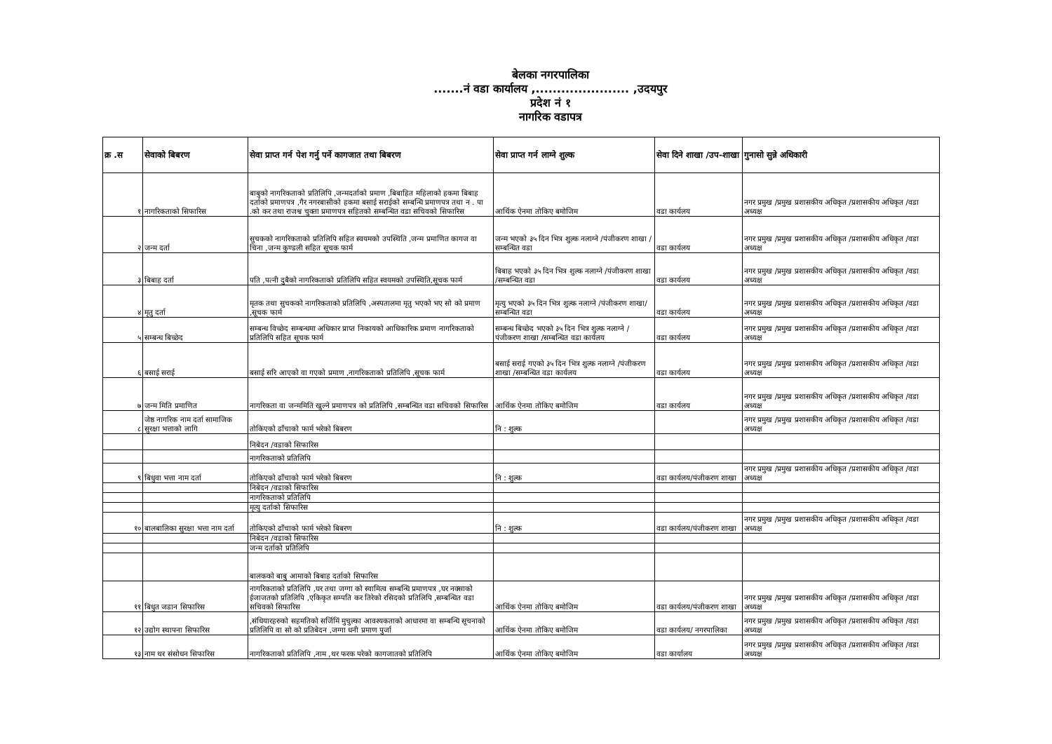बेलका नगरपालिका
.......नं वडा कार्यालय ,...................... ,उदयपुर
प्रदेश नं १
नागरिक वडापत्र
| क्र .स | सेवाको बिबरण | सेवा प्राप्त गर्न पेश गर्नु पर्ने कागजात तथा बिबरण | सेवा प्राप्त गर्न लाग्ने शुल्क | सेवा दिने शाखा /उप-शाखा | गुनासो सुन्ने अधिकारी |
| --- | --- | --- | --- | --- | --- |
| १ | नागरिकताको सिफारिस | बाबुको नागरिकताको प्रतिलिपि ,जन्मदर्ताको प्रमाण ,बिबाहित महिलाको हकमा बिबाह दर्ताको प्रमाणपत्र ,गैर नगरबासीको हकमा बसाई सराईको सम्बन्धि प्रमाणपत्र तथा न . पा .को कर तथा राजश्व चुक्ता प्रमाणपत्र सहितको सम्बन्धित वडा सचिवको सिफारिस | आर्थिक ऐनमा तोकिए बमोजिम | वडा कार्यलय | नगर प्रमुख /प्रमुख प्रशासकीय अधिकृत /प्रशासकीय अधिकृत /वडा अध्यक्ष |
| २ | जन्म दर्ता | सुचकको नागरिकताको प्रतिलिपि सहित स्वयमको उपस्थिति ,जन्म प्रमाणित कागज वा चिना ,जन्म कुण्डली सहित सूचक फार्म | जन्म भएको ३५ दिन भित्र शुल्क नलाग्ने /पंजीकरण शाखा /सम्बन्धित वडा | वडा कार्यलय | नगर प्रमुख /प्रमुख प्रशासकीय अधिकृत /प्रशासकीय अधिकृत /वडा अध्यक्ष |
| ३ | बिबाह दर्ता | पति ,पत्नी दुबैको नागरिकताको प्रतिलिपि सहित स्वयमको उपस्थिति,सूचक फार्म | बिबाह भएको ३५ दिन भित्र शुल्क नलाग्ने /पंजीकरण शाखा /सम्बन्धित वडा | वडा कार्यलय | नगर प्रमुख /प्रमुख प्रशासकीय अधिकृत /प्रशासकीय अधिकृत /वडा अध्यक्ष |
| ४ | मृतु दर्ता | मृतक तथा सुचकको नागरिकताको प्रतिलिपि ,अस्पतालमा मृतु भएको भए सो को प्रमाण ,सूचक फार्म | मृत्यु भएको ३५ दिन भित्र शुल्क नलाग्ने /पंजीकरण शाखा/ सम्बन्धित वडा | वडा कार्यलय | नगर प्रमुख /प्रमुख प्रशासकीय अधिकृत /प्रशासकीय अधिकृत /वडा अध्यक्ष |
| ५ | सम्बन्ध बिच्छेद | सम्बन्ध विच्छेद सम्बन्धमा अधिकार प्राप्त निकायको आधिकारिक प्रमाण नागरिकताको प्रतिलिपि सहित सूचक फार्म | सम्बन्ध बिच्छेद भएको ३५ दिन भित्र शुल्क नलाग्ने /पंजीकरण शाखा /सम्बन्धित वडा कार्यलय | वडा कार्यलय | नगर प्रमुख /प्रमुख प्रशासकीय अधिकृत /प्रशासकीय अधिकृत /वडा अध्यक्ष |
| ६ | बसाई सराई | बसाई सरि आएको वा गएको प्रमाण ,नागरिकताको प्रतिलिपि ,सूचक फार्म | बसाई सराई गएको ३५ दिन भित्र शुल्क नलाग्ने /पंजीकरण शाखा /सम्बन्धित वडा कार्यलय | वडा कार्यलय | नगर प्रमुख /प्रमुख प्रशासकीय अधिकृत /प्रशासकीय अधिकृत /वडा अध्यक्ष |
| ७ | जन्म मिति प्रमाणित | नागरिकता वा जन्ममिति खुल्ने प्रमाणपत्र को प्रतिलिपि ,सम्बन्धित वडा सचिवको सिफारिस | आर्थिक ऐनमा तोकिए बमोजिम | वडा कार्यलय | नगर प्रमुख /प्रमुख प्रशासकीय अधिकृत /प्रशासकीय अधिकृत /वडा अध्यक्ष |
| ८ | जेष्ठ नागरिक नाम दर्ता सामाजिक सुरक्षा भत्ताको लागि | तोकिएको ढाँचाको फार्म भरेको बिबरण | नि : शुल्क | | नगर प्रमुख /प्रमुख प्रशासकीय अधिकृत /प्रशासकीय अधिकृत /वडा अध्यक्ष |
| | | निबेदन /वडाको सिफारिस | | | |
| | | नागरिकताको प्रतिलिपि | | | |
| ९ | बिधुवा भत्ता नाम दर्ता | तोकिएको ढाँचाको फार्म भरेको बिबरण | नि : शुल्क | वडा कार्यलय/पंजीकरण शाखा | नगर प्रमुख /प्रमुख प्रशासकीय अधिकृत /प्रशासकीय अधिकृत /वडा अध्यक्ष |
| | | निबेदन /वडाको सिफारिस | | | |
| | | नागरिकताको प्रतिलिपि | | | |
| | | मृत्यु दर्ताको सिफारिस | | | |
| १० | बालबालिका सुरक्षा भत्ता नाम दर्ता | तोकिएको ढाँचाको फार्म भरेको बिबरण | नि : शुल्क | वडा कार्यलय/पंजीकरण शाखा | नगर प्रमुख /प्रमुख प्रशासकीय अधिकृत /प्रशासकीय अधिकृत /वडा अध्यक्ष |
| | | निबेदन /वडाको सिफारिस | | | |
| | | जन्म दर्ताको प्रतिलिपि | | | |
| | | बालकको बाबु आमाको बिबाह दर्ताको सिफारिस | | | |
| ११ | बिधुत जडान सिफारिस | नागरिकताको प्रतिलिपि ,घर तथा जग्गा को स्वामित्व सम्बन्धि प्रमाणपत्र ,घर नक्साको ईजाजतको प्रतिलिपि ,एकिकृत सम्पति कर तिरेको रसिदको प्रतिलिपि ,सम्बन्धित वडा सचिवको सिफारिस | आर्थिक ऐनमा तोकिए बमोजिम | वडा कार्यलय/पंजीकरण शाखा | नगर प्रमुख /प्रमुख प्रशासकीय अधिकृत /प्रशासकीय अधिकृत /वडा अध्यक्ष |
| १२ | उद्योग स्थापना सिफारिस | ,संधियारहरुको सहमतिको सर्जिमिं मुचुल्का आवश्यकताको आधारमा वा सम्बन्धि सूचनाको प्रतिलिपि वा सो को प्रतिबेदन ,जग्गा धनी प्रमाण पुर्जा | आर्थिक ऐनमा तोकिए बमोजिम | वडा कार्यलय/ नगरपालिका | नगर प्रमुख /प्रमुख प्रशासकीय अधिकृत /प्रशासकीय अधिकृत /वडा अध्यक्ष |
| १३ | नाम थर संसोधन सिफारिस | नागरिकताको प्रतिलिपि ,नाम ,थर फरक परेको कागजातको प्रतिलिपि | आर्थिक ऐनमा तोकिए बमोजिम | वडा कार्यालय | नगर प्रमुख /प्रमुख प्रशासकीय अधिकृत /प्रशासकीय अधिकृत /वडा अध्यक्ष |